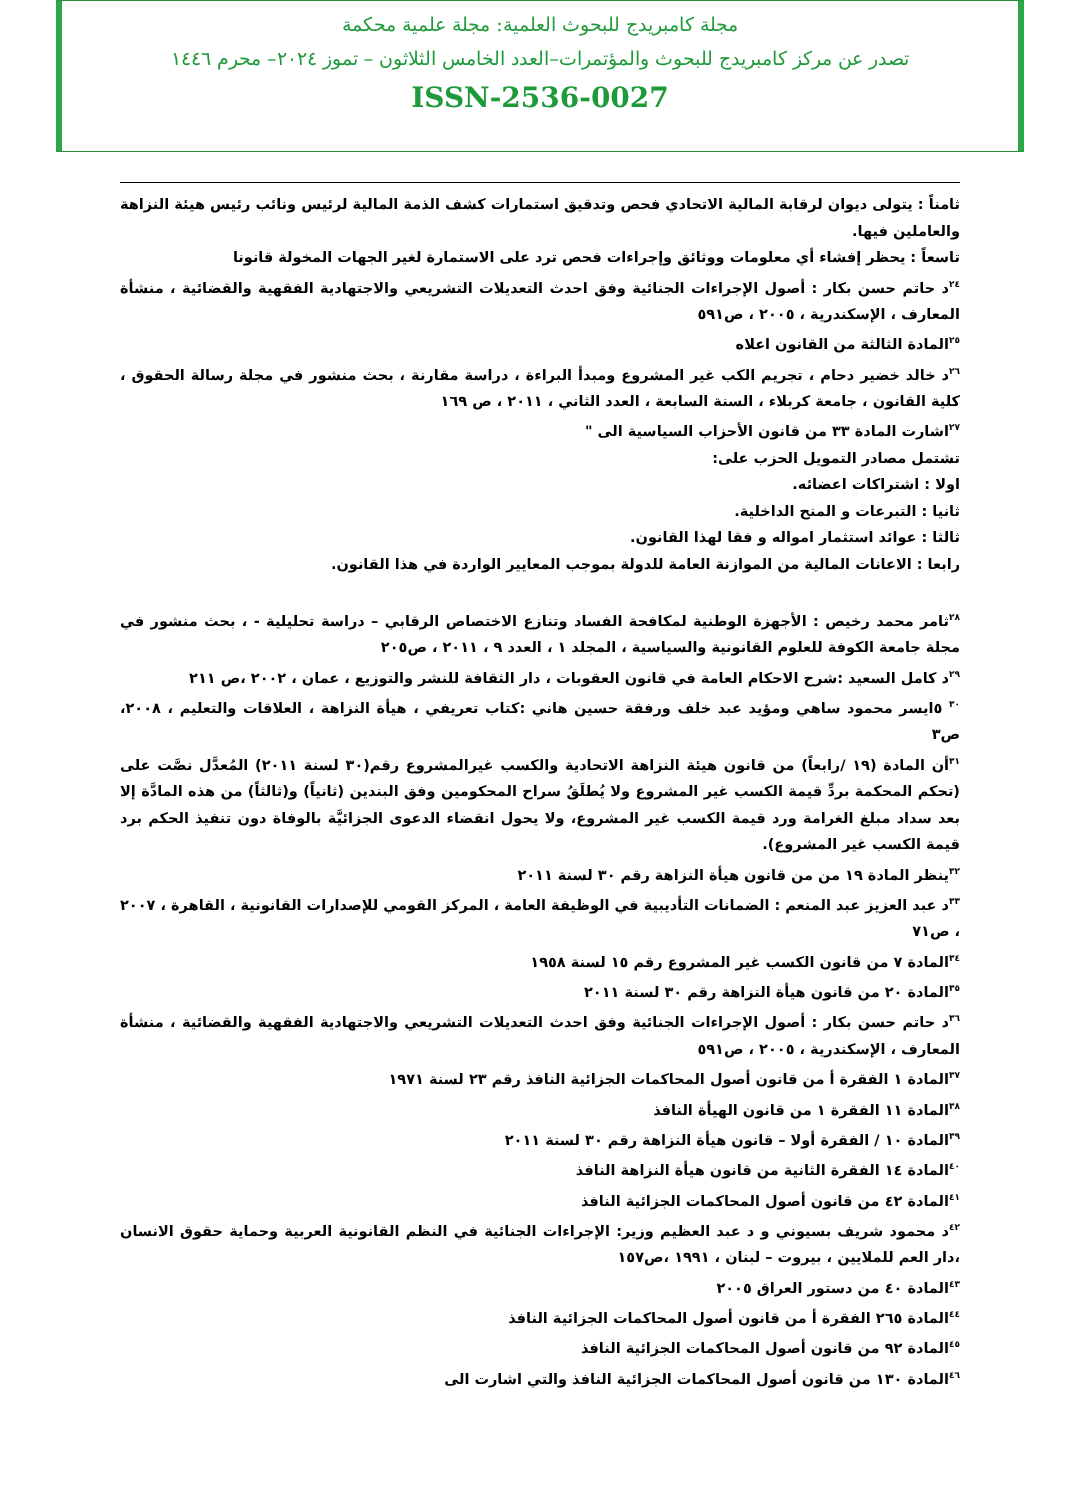مجلة كامبريدج للبحوث العلمية: مجلة علمية محكمة
تصدر عن مركز كامبريدج للبحوث والمؤتمرات–العدد الخامس الثلاثون – تموز ٢٠٢٤– محرم ١٤٤٦
ISSN-2536-0027
ثامناً : يتولى ديوان لرقابة المالية الاتحادي فحص وتدقيق استمارات كشف الذمة المالية لرئيس ونائب رئيس هيئة النزاهة والعاملين فيها.
تاسعاً : يحظر إفشاء أي معلومات ووثائق وإجراءات فحص ترد على الاستمارة لغير الجهات المخولة قانونا
<sup>٢٤</sup> د حاتم حسن بكار : أصول الإجراءات الجنائية وفق احدث التعديلات التشريعي والاجتهادية الفقهية والقضائية ، منشأة المعارف ، الإسكندرية ، ٢٠٠٥ ، ص٥٩١
<sup>٢٥</sup> المادة الثالثة من القانون اعلاه
<sup>٢٦</sup> د خالد خضير دحام ، تجريم الكب غير المشروع ومبدأ البراءة ، دراسة مقارنة ، بحث منشور في مجلة رسالة الحقوق ، كلية القانون ، جامعة كربلاء ، السنة السابعة ، العدد الثاني ، ٢٠١١ ، ص ١٦٩
<sup>٢٧</sup> اشارت المادة ٣٣ من قانون الأحزاب السياسية الى "
تشتمل مصادر التمويل الحزب على:
اولا : اشتراكات اعضائه.
ثانيا : التبرعات و المنح الداخلية.
ثالثا : عوائد استثمار امواله و فقا لهذا القانون.
رابعا : الاعانات المالية من الموازنة العامة للدولة بموجب المعايير الواردة في هذا القانون.
<sup>٢٨</sup> ثامر محمد رخيص : الأجهزة الوطنية لمكافحة الفساد وتنازع الاختصاص الرقابي – دراسة تحليلية - ، بحث منشور في مجلة جامعة الكوفة للعلوم القانونية والسياسية ، المجلد ١ ، العدد ٩ ، ٢٠١١ ، ص٢٠٥
<sup>٢٩</sup> د كامل السعيد :شرح الاحكام العامة في قانون العقوبات ، دار الثقافة للنشر والتوزيع ، عمان ، ٢٠٠٢ ،ص ٢١١
<sup>٣٠</sup> ٥ايسر محمود ساهي ومؤيد عبد خلف ورفقة حسين هاني :كتاب تعريفي ، هيأة النزاهة ، العلاقات والتعليم ، ٢٠٠٨، ص٣
<sup>٣١</sup> أن المادة (١٩ /رابعاً) من قانون هيئة النزاهة الاتحادية والكسب غيرالمشروع رقم(٣٠ لسنة ٢٠١١) المُعدَّل نصَّت على (تحكم المحكمة بردِّ قيمة الكسب غير المشروع ولا يُطلَقُ سراح المحكومين وفق البندين (ثانياً) و(ثالثاً) من هذه المادَّة إلا بعد سداد مبلغ الغرامة ورد قيمة الكسب غير المشروع، ولا يحول انقضاء الدعوى الجزائيَّة بالوفاة دون تنفيذ الحكم برد قيمة الكسب غير المشروع).
<sup>٣٢</sup> ينظر المادة ١٩ من من قانون هيأة النزاهة رقم ٣٠ لسنة ٢٠١١
<sup>٣٣</sup> د عبد العزيز عبد المنعم : الضمانات التأديبية في الوظيفة العامة ، المركز القومي للإصدارات القانونية ، القاهرة ، ٢٠٠٧ ، ص٧١
<sup>٣٤</sup> المادة ٧ من قانون الكسب غير المشروع رقم ١٥ لسنة ١٩٥٨
<sup>٣٥</sup> المادة ٢٠ من قانون هيأة النزاهة رقم ٣٠ لسنة ٢٠١١
<sup>٣٦</sup> د حاتم حسن بكار : أصول الإجراءات الجنائية وفق احدث التعديلات التشريعي والاجتهادية الفقهية والقضائية ، منشأة المعارف ، الإسكندرية ، ٢٠٠٥ ، ص٥٩١
<sup>٣٧</sup> المادة ١ الفقرة أ من قانون أصول المحاكمات الجزائية النافذ رقم ٢٣ لسنة ١٩٧١
<sup>٣٨</sup> المادة ١١ الفقرة ١ من قانون الهيأة النافذ
<sup>٣٩</sup> المادة ١٠ / الفقرة أولا – قانون هيأة النزاهة رقم ٣٠ لسنة ٢٠١١
<sup>٤٠</sup> المادة ١٤ الفقرة الثانية من قانون هيأة النزاهة النافذ
<sup>٤١</sup> المادة ٤٢ من قانون أصول المحاكمات الجزائية النافذ
<sup>٤٢</sup> د محمود شريف بسيوني و د عبد العظيم وزير: الإجراءات الجنائية في النظم القانونية العربية وحماية حقوق الانسان ،دار العم للملايين ، بيروت – لبنان ، ١٩٩١ ،ص١٥٧
<sup>٤٣</sup> المادة ٤٠ من دستور العراق ٢٠٠٥
<sup>٤٤</sup> المادة ٢٦٥ الفقرة أ من قانون أصول المحاكمات الجزائية النافذ
<sup>٤٥</sup> المادة ٩٢ من قانون أصول المحاكمات الجزائية النافذ
<sup>٤٦</sup> المادة ١٣٠ من قانون أصول المحاكمات الجزائية النافذ والتي اشارت الى